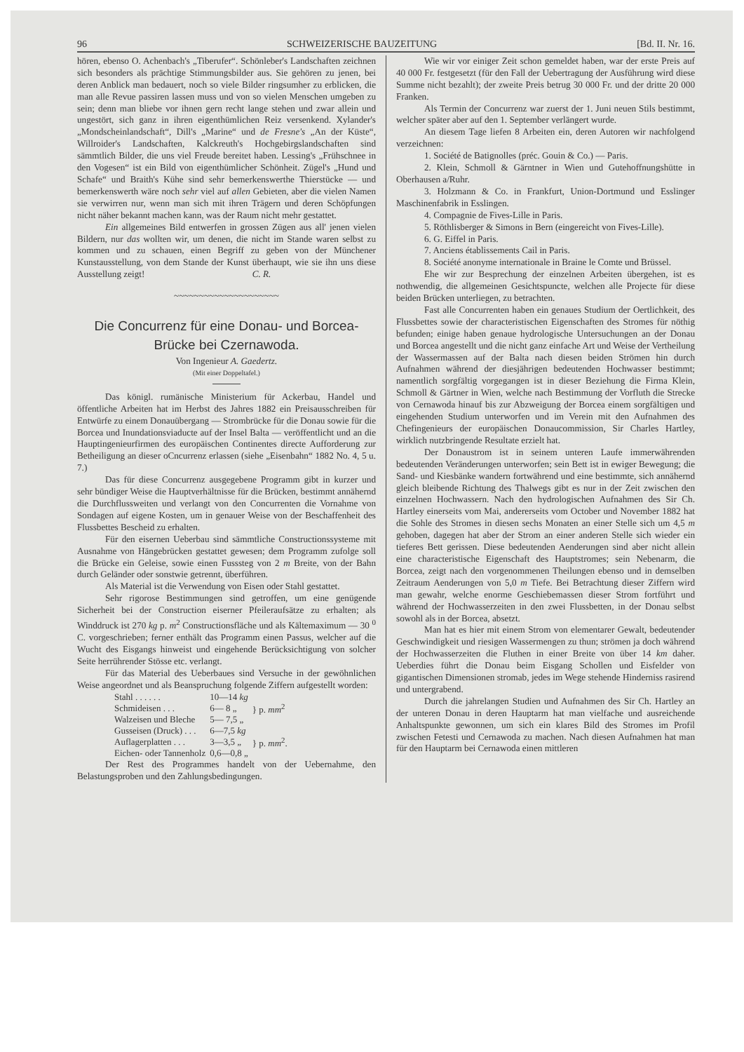96 SCHWEIZERISCHE BAUZEITUNG [Bd. II. Nr. 16.
hören, ebenso O. Achenbach's „Tiberufer“. Schönleber's Landschaften zeichnen sich besonders als prächtige Stimmungsbilder aus. Sie gehören zu jenen, bei deren Anblick man bedauert, noch so viele Bilder ringsumher zu erblicken, die man alle Revue passiren lassen muss und von so vielen Menschen umgeben zu sein; denn man bliebe vor ihnen gern recht lange stehen und zwar allein und ungestört, sich ganz in ihren eigenthümlichen Reiz versenkend. Xylander's „Mondscheinlandschaft“, Dill's „Marine“ und de Fresne's „An der Küste“, Willroider's Landschaften, Kalckreuth's Hochgebirgslandschaften sind sämmtlich Bilder, die uns viel Freude bereitet haben. Lessing's „Frühschnee in den Vogesen“ ist ein Bild von eigenthümlicher Schönheit. Zügel's „Hund und Schafe“ und Braith's Kühe sind sehr bemerkenswerthe Thierstücke — und bemerkenswerth wäre noch sehr viel auf allen Gebieten, aber die vielen Namen sie verwirren nur, wenn man sich mit ihren Trägern und deren Schöpfungen nicht näher bekannt machen kann, was der Raum nicht mehr gestattet.
Ein allgemeines Bild entwerfen in grossen Zügen aus all' jenen vielen Bildern, nur das wollten wir, um denen, die nicht im Stande waren selbst zu kommen und zu schauen, einen Begriff zu geben von der Münchener Kunstausstellung, von dem Stande der Kunst überhaupt, wie sie ihn uns diese Ausstellung zeigt! C. R.
~~~~~~~~~~~~~~~~~~~~~
Die Concurrenz für eine Donau- und Borcea-Brücke bei Czernawoda.
Von Ingenieur A. Gaedertz.
(Mit einer Doppeltafel.)
Das königl. rumänische Ministerium für Ackerbau, Handel und öffentliche Arbeiten hat im Herbst des Jahres 1882 ein Preisausschreiben für Entwürfe zu einem Donauübergang — Strombrücke für die Donau sowie für die Borcea und Inundationsviaducte auf der Insel Balta — veröffentlicht und an die Hauptingenieurfirmen des europäischen Continentes directe Aufforderung zur Betheiligung an dieser oCncurrenz erlassen (siehe „Eisenbahn“ 1882 No. 4, 5 u. 7.)
Das für diese Concurrenz ausgegebene Programm gibt in kurzer und sehr bündiger Weise die Hauptverhältnisse für die Brücken, bestimmt annähernd die Durchflussweiten und verlangt von den Concurrenten die Vornahme von Sondagen auf eigene Kosten, um in genauer Weise von der Beschaffenheit des Flussbettes Bescheid zu erhalten.
Für den eisernen Ueberbau sind sämmtliche Constructionssysteme mit Ausnahme von Hängebrücken gestattet gewesen; dem Programm zufolge soll die Brücke ein Geleise, sowie einen Fusssteg von 2 m Breite, von der Bahn durch Geländer oder sonstwie getrennt, überführen.
Als Material ist die Verwendung von Eisen oder Stahl gestattet.
Sehr rigorose Bestimmungen sind getroffen, um eine genügende Sicherheit bei der Construction eiserner Pfeileraufsätze zu erhalten; als Winddruck ist 270 kg p. m<sup>2</sup> Constructionsfläche und als Kältemaximum — 30 <sup>0</sup> C. vorgeschrieben; ferner enthält das Programm einen Passus, welcher auf die Wucht des Eisgangs hinweist und eingehende Berücksichtigung von solcher Seite herrührender Stösse etc. verlangt.
Für das Material des Ueberbaues sind Versuche in der gewöhnlichen Weise angeordnet und als Beanspruchung folgende Ziffern aufgestellt worden:
| Stahl . . . . . . | 10—14 kg | } p. mm<sup>2</sup> |
| Schmideisen . . . | 6— 8 „ | |
| Walzeisen und Bleche | 5— 7,5 „ | |
| Gusseisen (Druck) . . . | 6—7,5 kg | } p. mm<sup>2</sup>. |
| Auflagerplatten . . . | 3—3,5 „ | |
| Eichen- oder Tannenholz | 0,6—0,8 „ | |
Der Rest des Programmes handelt von der Uebernahme, den Belastungsproben und den Zahlungsbedingungen.
Wie wir vor einiger Zeit schon gemeldet haben, war der erste Preis auf 40 000 Fr. festgesetzt (für den Fall der Uebertragung der Ausführung wird diese Summe nicht bezahlt); der zweite Preis betrug 30 000 Fr. und der dritte 20 000 Franken.
Als Termin der Concurrenz war zuerst der 1. Juni neuen Stils bestimmt, welcher später aber auf den 1. September verlängert wurde.
An diesem Tage liefen 8 Arbeiten ein, deren Autoren wir nachfolgend verzeichnen:
1. Société de Batignolles (préc. Gouin & Co.) — Paris.
2. Klein, Schmoll & Gärntner in Wien und Gutehoffnungshütte in Oberhausen a/Ruhr.
3. Holzmann & Co. in Frankfurt, Union-Dortmund und Esslinger Maschinenfabrik in Esslingen.
4. Compagnie de Fives-Lille in Paris.
5. Röthlisberger & Simons in Bern (eingereicht von Fives-Lille).
6. G. Eiffel in Paris.
7. Anciens établissements Cail in Paris.
8. Société anonyme internationale in Braine le Comte und Brüssel.
Ehe wir zur Besprechung der einzelnen Arbeiten übergehen, ist es nothwendig, die allgemeinen Gesichtspuncte, welchen alle Projecte für diese beiden Brücken unterliegen, zu betrachten.
Fast alle Concurrenten haben ein genaues Studium der Oertlichkeit, des Flussbettes sowie der characteristischen Eigenschaften des Stromes für nöthig befunden; einige haben genaue hydrologische Untersuchungen an der Donau und Borcea angestellt und die nicht ganz einfache Art und Weise der Vertheilung der Wassermassen auf der Balta nach diesen beiden Strömen hin durch Aufnahmen während der diesjährigen bedeutenden Hochwasser bestimmt; namentlich sorgfältig vorgegangen ist in dieser Beziehung die Firma Klein, Schmoll & Gärtner in Wien, welche nach Bestimmung der Vorfluth die Strecke von Cernawoda hinauf bis zur Abzweigung der Borcea einem sorgfältigen und eingehenden Studium unterworfen und im Verein mit den Aufnahmen des Chefingenieurs der europäischen Donaucommission, Sir Charles Hartley, wirklich nutzbringende Resultate erzielt hat.
Der Donaustrom ist in seinem unteren Laufe immerwährenden bedeutenden Veränderungen unterworfen; sein Bett ist in ewiger Bewegung; die Sand- und Kiesbänke wandern fortwährend und eine bestimmte, sich annähernd gleich bleibende Richtung des Thalwegs gibt es nur in der Zeit zwischen den einzelnen Hochwassern. Nach den hydrologischen Aufnahmen des Sir Ch. Hartley einerseits vom Mai, andererseits vom October und November 1882 hat die Sohle des Stromes in diesen sechs Monaten an einer Stelle sich um 4,5 m gehoben, dagegen hat aber der Strom an einer anderen Stelle sich wieder ein tieferes Bett gerissen. Diese bedeutenden Aenderungen sind aber nicht allein eine characteristische Eigenschaft des Hauptstromes; sein Nebenarm, die Borcea, zeigt nach den vorgenommenen Theilungen ebenso und in demselben Zeitraum Aenderungen von 5,0 m Tiefe. Bei Betrachtung dieser Ziffern wird man gewahr, welche enorme Geschiebemassen dieser Strom fortführt und während der Hochwasserzeiten in den zwei Flussbetten, in der Donau selbst sowohl als in der Borcea, absetzt.
Man hat es hier mit einem Strom von elementarer Gewalt, bedeutender Geschwindigkeit und riesigen Wassermengen zu thun; strömen ja doch während der Hochwasserzeiten die Fluthen in einer Breite von über 14 km daher. Ueberdies führt die Donau beim Eisgang Schollen und Eisfelder von gigantischen Dimensionen stromab, jedes im Wege stehende Hinderniss rasirend und untergrabend.
Durch die jahrelangen Studien und Aufnahmen des Sir Ch. Hartley an der unteren Donau in deren Hauptarm hat man vielfache und ausreichende Anhaltspunkte gewonnen, um sich ein klares Bild des Stromes im Profil zwischen Fetesti und Cernawoda zu machen. Nach diesen Aufnahmen hat man für den Hauptarm bei Cernawoda einen mittleren